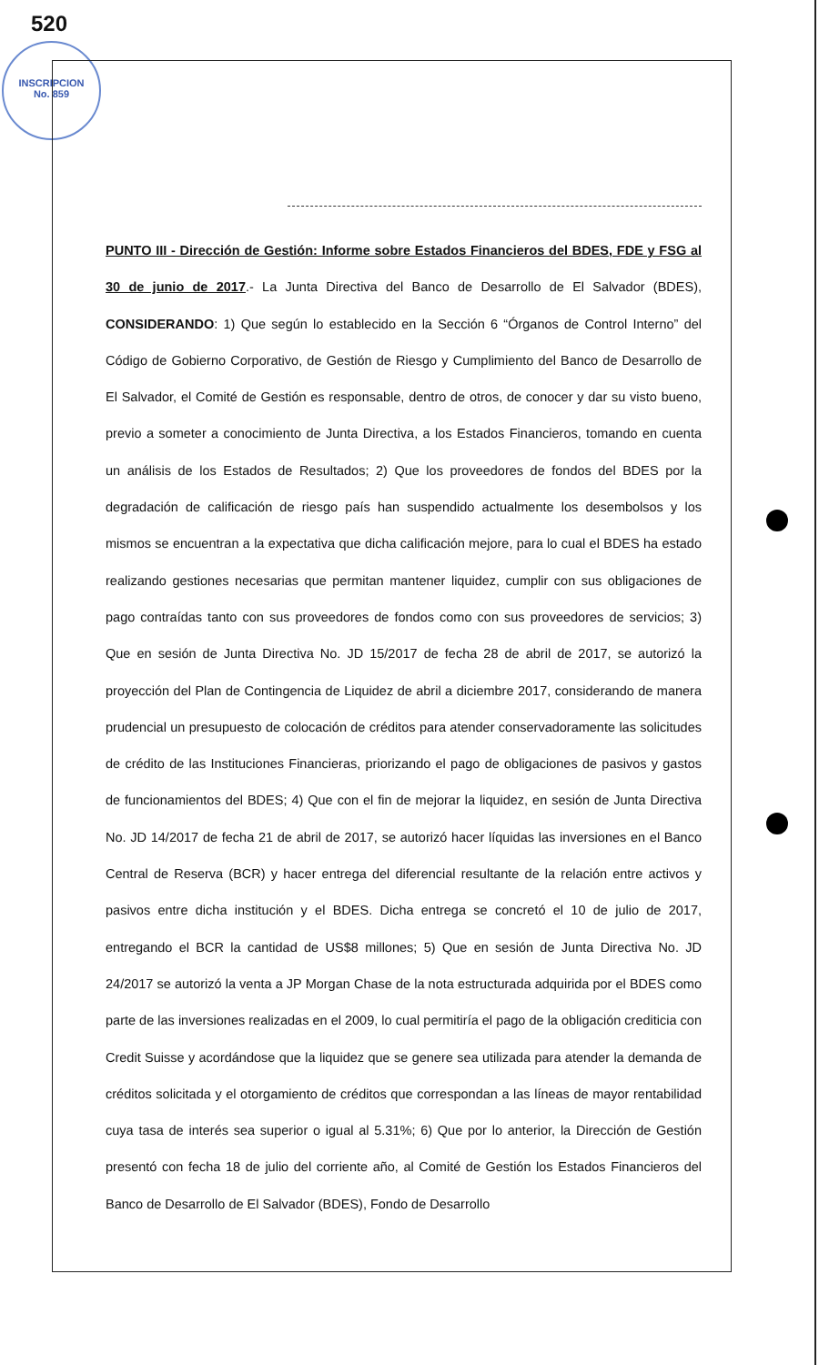520
INSCRIPCION
No. 859
PUNTO III - Dirección de Gestión: Informe sobre Estados Financieros del BDES, FDE y FSG al 30 de junio de 2017.- La Junta Directiva del Banco de Desarrollo de El Salvador (BDES), CONSIDERANDO: 1) Que según lo establecido en la Sección 6 “Órganos de Control Interno” del Código de Gobierno Corporativo, de Gestión de Riesgo y Cumplimiento del Banco de Desarrollo de El Salvador, el Comité de Gestión es responsable, dentro de otros, de conocer y dar su visto bueno, previo a someter a conocimiento de Junta Directiva, a los Estados Financieros, tomando en cuenta un análisis de los Estados de Resultados; 2) Que los proveedores de fondos del BDES por la degradación de calificación de riesgo país han suspendido actualmente los desembolsos y los mismos se encuentran a la expectativa que dicha calificación mejore, para lo cual el BDES ha estado realizando gestiones necesarias que permitan mantener liquidez, cumplir con sus obligaciones de pago contraídas tanto con sus proveedores de fondos como con sus proveedores de servicios; 3) Que en sesión de Junta Directiva No. JD 15/2017 de fecha 28 de abril de 2017, se autorizó la proyección del Plan de Contingencia de Liquidez de abril a diciembre 2017, considerando de manera prudencial un presupuesto de colocación de créditos para atender conservadoramente las solicitudes de crédito de las Instituciones Financieras, priorizando el pago de obligaciones de pasivos y gastos de funcionamientos del BDES; 4) Que con el fin de mejorar la liquidez, en sesión de Junta Directiva No. JD 14/2017 de fecha 21 de abril de 2017, se autorizó hacer líquidas las inversiones en el Banco Central de Reserva (BCR) y hacer entrega del diferencial resultante de la relación entre activos y pasivos entre dicha institución y el BDES. Dicha entrega se concretó el 10 de julio de 2017, entregando el BCR la cantidad de US$8 millones; 5) Que en sesión de Junta Directiva No. JD 24/2017 se autorizó la venta a JP Morgan Chase de la nota estructurada adquirida por el BDES como parte de las inversiones realizadas en el 2009, lo cual permitiría el pago de la obligación crediticia con Credit Suisse y acordándose que la liquidez que se genere sea utilizada para atender la demanda de créditos solicitada y el otorgamiento de créditos que correspondan a las líneas de mayor rentabilidad cuya tasa de interés sea superior o igual al 5.31%; 6) Que por lo anterior, la Dirección de Gestión presentó con fecha 18 de julio del corriente año, al Comité de Gestión los Estados Financieros del Banco de Desarrollo de El Salvador (BDES), Fondo de Desarrollo